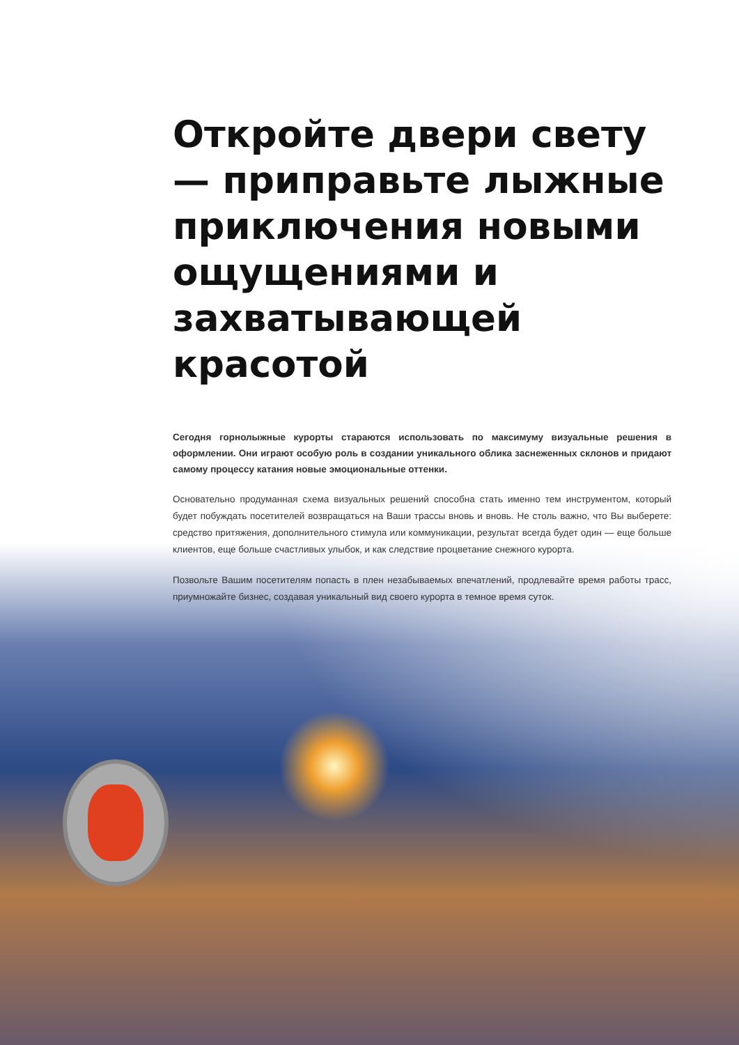Откройте двери свету — приправьте лыжные приключения новыми ощущениями и захватывающей красотой
Сегодня горнолыжные курорты стараются использовать по максимуму визуальные решения в оформлении. Они играют особую роль в создании уникального облика заснеженных склонов и придают самому процессу катания новые эмоциональные оттенки.
Основательно продуманная схема визуальных решений способна стать именно тем инструментом, который будет побуждать посетителей возвращаться на Ваши трассы вновь и вновь. Не столь важно, что Вы выберете: средство притяжения, дополнительного стимула или коммуникации, результат всегда будет один — еще больше клиентов, еще больше счастливых улыбок, и как следствие процветание снежного курорта.
Позвольте Вашим посетителям попасть в плен незабываемых впечатлений, продлевайте время работы трасс, приумножайте бизнес, создавая уникальный вид своего курорта в темное время суток.